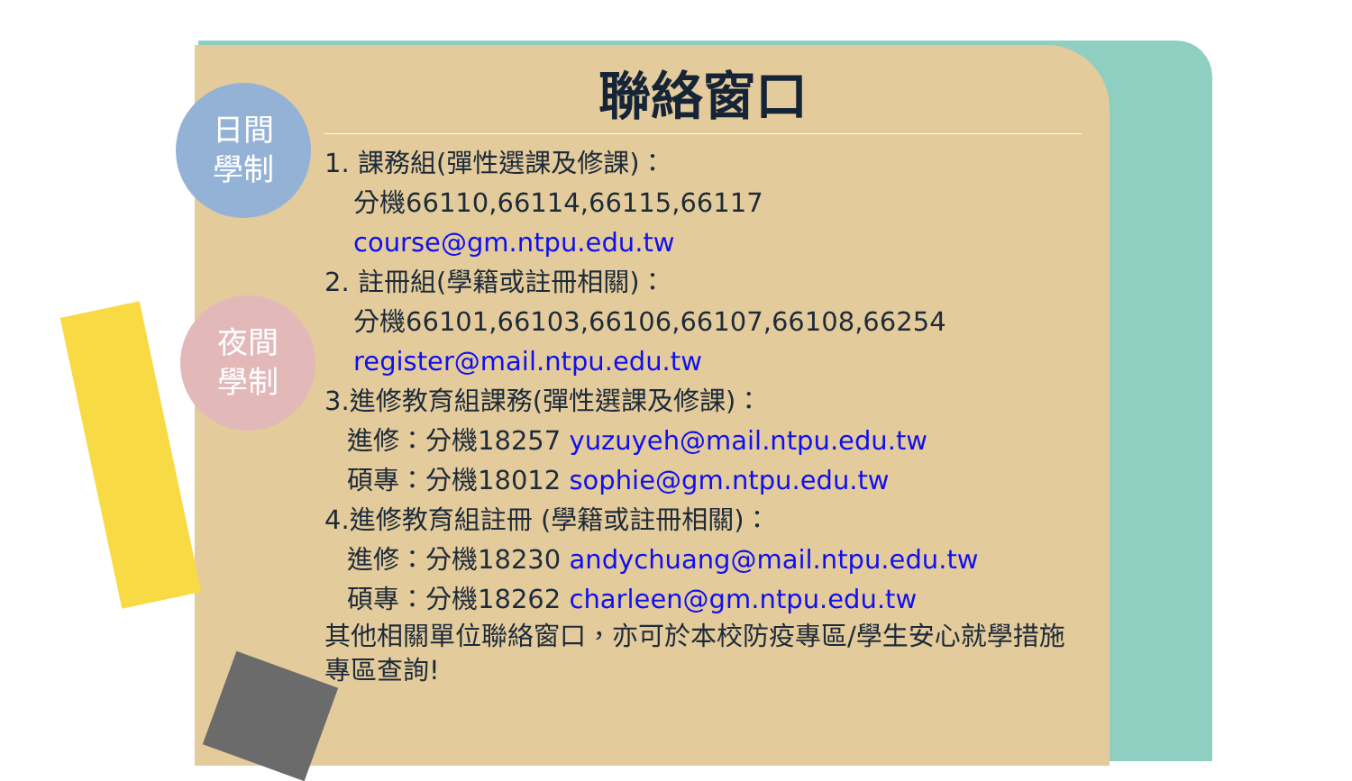日間
學制
夜間
學制
聯絡窗口
1. 課務組(彈性選課及修課)：
分機66110,66114,66115,66117
course@gm.ntpu.edu.tw
2. 註冊組(學籍或註冊相關)：
分機66101,66103,66106,66107,66108,66254
register@mail.ntpu.edu.tw
3.進修教育組課務(彈性選課及修課)：
進修：分機18257 yuzuyeh@mail.ntpu.edu.tw
碩專：分機18012 sophie@gm.ntpu.edu.tw
4.進修教育組註冊 (學籍或註冊相關)：
進修：分機18230 andychuang@mail.ntpu.edu.tw
碩專：分機18262 charleen@gm.ntpu.edu.tw
其他相關單位聯絡窗口，亦可於本校防疫專區/學生安心就學措施專區查詢!